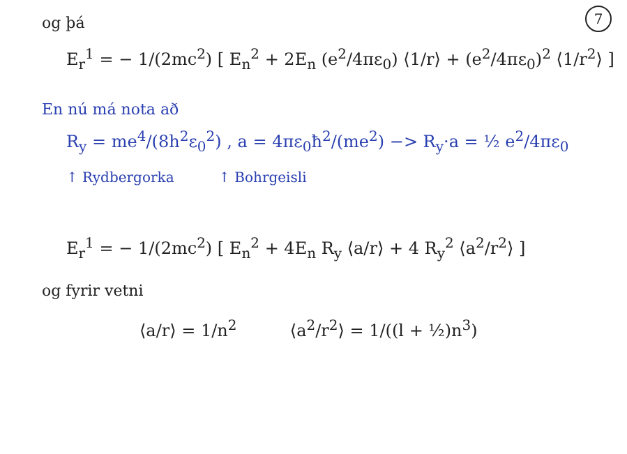7
og þá
E<sub>r</sub><sup>1</sup> = − 1/(2mc<sup>2</sup>) [ E<sub>n</sub><sup>2</sup> + 2E<sub>n</sub> (e<sup>2</sup>/4πε<sub>0</sub>) ⟨1/r⟩ + (e<sup>2</sup>/4πε<sub>0</sub>)<sup>2</sup> ⟨1/r<sup>2</sup>⟩ ]
En nú má nota að
R<sub>y</sub> = me<sup>4</sup>/(8h<sup>2</sup>ε<sub>0</sub><sup>2</sup>) , a = 4πε<sub>0</sub>ħ<sup>2</sup>/(me<sup>2</sup>) −> R<sub>y</sub>·a = ½ e<sup>2</sup>/4πε<sub>0</sub>
↑ Rydbergorka ↑ Bohrgeisli
E<sub>r</sub><sup>1</sup> = − 1/(2mc<sup>2</sup>) [ E<sub>n</sub><sup>2</sup> + 4E<sub>n</sub> R<sub>y</sub> ⟨a/r⟩ + 4 R<sub>y</sub><sup>2</sup> ⟨a<sup>2</sup>/r<sup>2</sup>⟩ ]
og fyrir vetni
⟨a/r⟩ = 1/n<sup>2</sup> ⟨a<sup>2</sup>/r<sup>2</sup>⟩ = 1/((l + ½)n<sup>3</sup>)